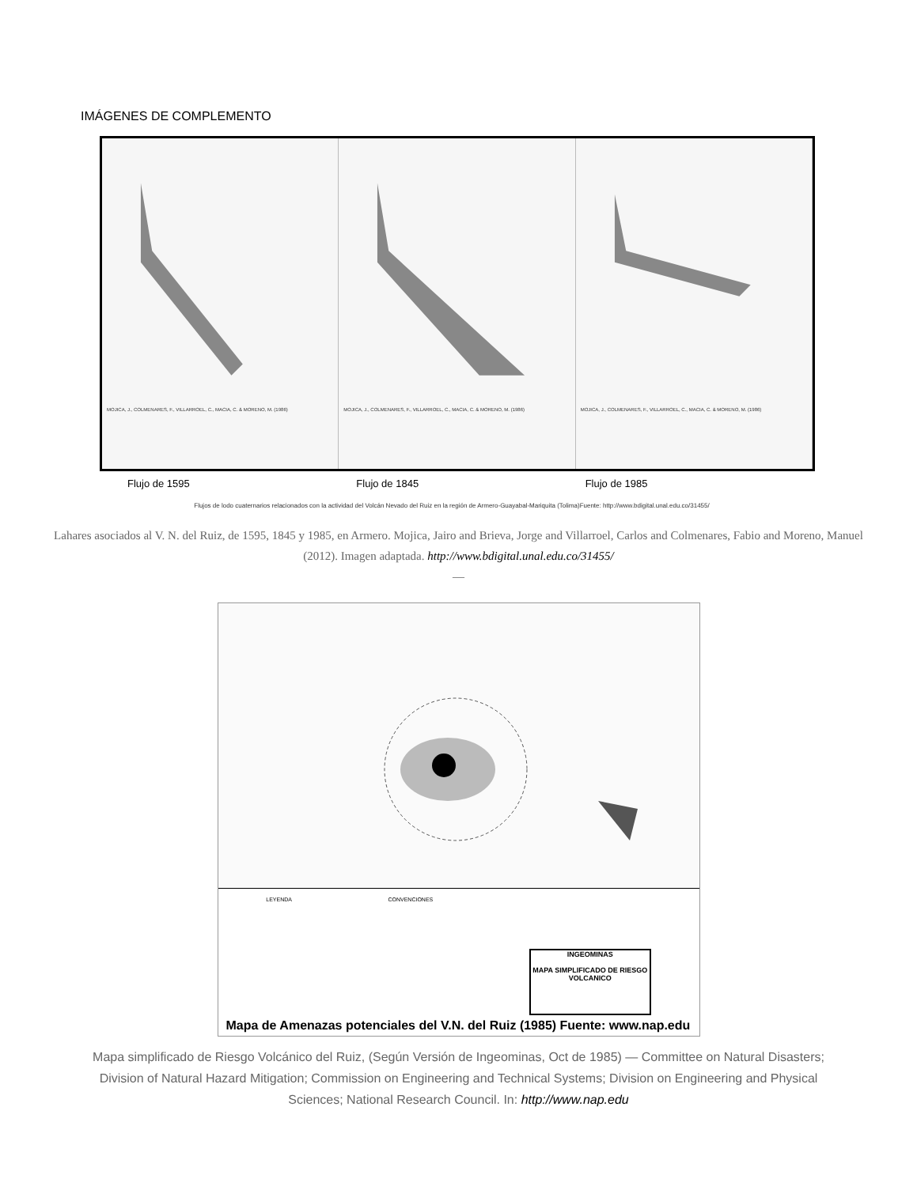IMÁGENES DE COMPLEMENTO
MOJICA, J., COLMENARES, F., VILLARROEL, C., MACIA, C. & MORENO, M. (1986)
MOJICA, J., COLMENARES, F., VILLARROEL, C., MACIA, C. & MORENO, M. (1986)
MOJICA, J., COLMENARES, F., VILLARROEL, C., MACIA, C. & MORENO, M. (1986)
Flujo de 1595 Flujo de 1845 Flujo de 1985
Flujos de lodo cuaternarios relacionados con la actividad del Volcán Nevado del Ruiz en la región de Armero-Guayabal-Mariquita (Tolima)Fuente: http://www.bdigital.unal.edu.co/31455/
Lahares asociados al V. N. del Ruiz, de 1595, 1845 y 1985, en Armero. Mojica, Jairo and Brieva, Jorge and Villarroel, Carlos and Colmenares, Fabio and Moreno, Manuel (2012). Imagen adaptada. http://www.bdigital.unal.edu.co/31455/
—
LEYENDA CONVENCIONES
INGEOMINAS
MAPA SIMPLIFICADO DE RIESGO VOLCANICO
Mapa de Amenazas potenciales del V.N. del Ruiz (1985) Fuente: www.nap.edu
Mapa simplificado de Riesgo Volcánico del Ruiz, (Según Versión de Ingeominas, Oct de 1985) — Committee on Natural Disasters; Division of Natural Hazard Mitigation; Commission on Engineering and Technical Systems; Division on Engineering and Physical Sciences; National Research Council. In: http://www.nap.edu